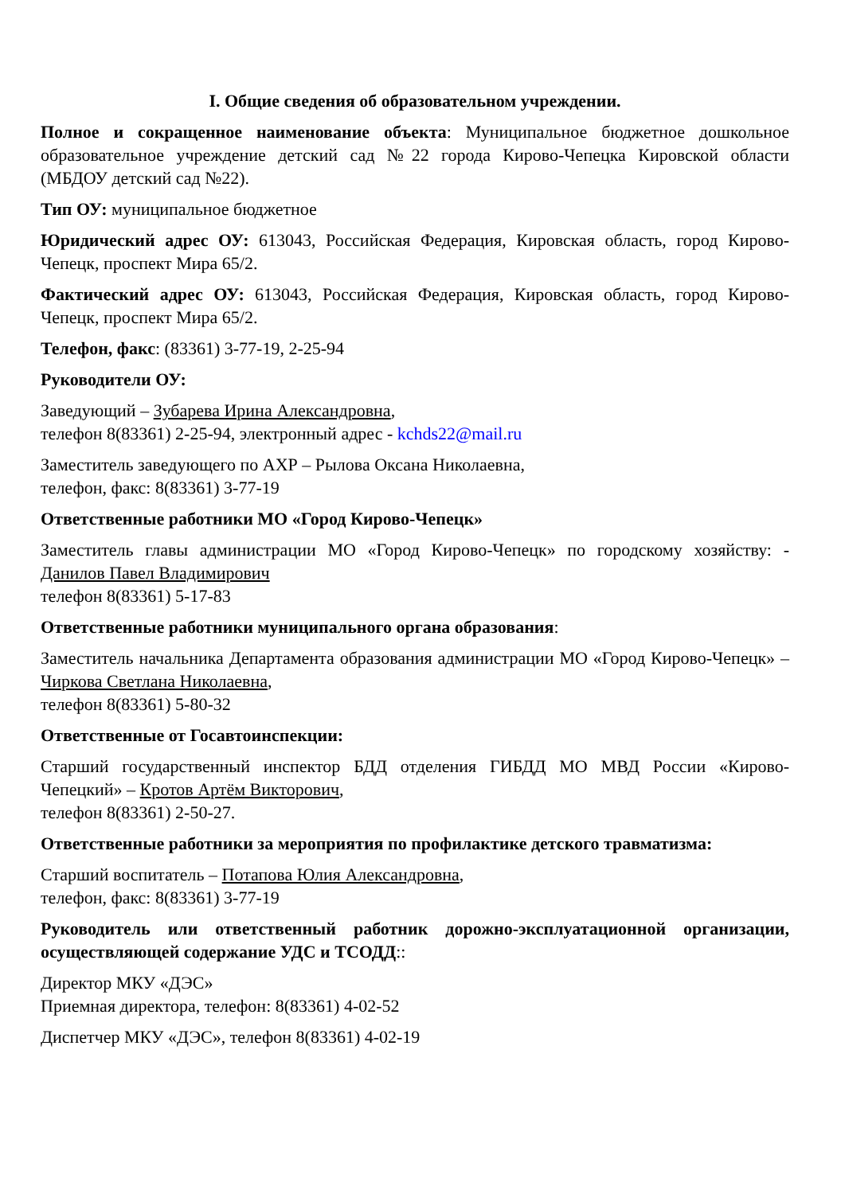I. Общие сведения об образовательном учреждении.
Полное и сокращенное наименование объекта: Муниципальное бюджетное дошкольное образовательное учреждение детский сад №22 города Кирово-Чепецка Кировской области (МБДОУ детский сад №22).
Тип ОУ: муниципальное бюджетное
Юридический адрес ОУ: 613043, Российская Федерация, Кировская область, город Кирово-Чепецк, проспект Мира 65/2.
Фактический адрес ОУ: 613043, Российская Федерация, Кировская область, город Кирово-Чепецк, проспект Мира 65/2.
Телефон, факс: (83361) 3-77-19, 2-25-94
Руководители ОУ:
Заведующий – Зубарева Ирина Александровна,
телефон 8(83361) 2-25-94, электронный адрес - kchds22@mail.ru
Заместитель заведующего по АХР – Рылова Оксана Николаевна,
телефон, факс: 8(83361) 3-77-19
Ответственные работники МО «Город Кирово-Чепецк»
Заместитель главы администрации МО «Город Кирово-Чепецк» по городскому хозяйству: - Данилов Павел Владимирович
телефон 8(83361) 5-17-83
Ответственные работники муниципального органа образования:
Заместитель начальника Департамента образования администрации МО «Город Кирово-Чепецк» – Чиркова Светлана Николаевна,
телефон 8(83361) 5-80-32
Ответственные от Госавтоинспекции:
Старший государственный инспектор БДД отделения ГИБДД МО МВД России «Кирово-Чепецкий» – Кротов Артём Викторович,
телефон 8(83361) 2-50-27.
Ответственные работники за мероприятия по профилактике детского травматизма:
Старший воспитатель – Потапова Юлия Александровна,
телефон, факс: 8(83361) 3-77-19
Руководитель или ответственный работник дорожно-эксплуатационной организации, осуществляющей содержание УДС и ТСОДД::
Директор МКУ «ДЭС»
Приемная директора, телефон: 8(83361) 4-02-52
Диспетчер МКУ «ДЭС», телефон 8(83361) 4-02-19